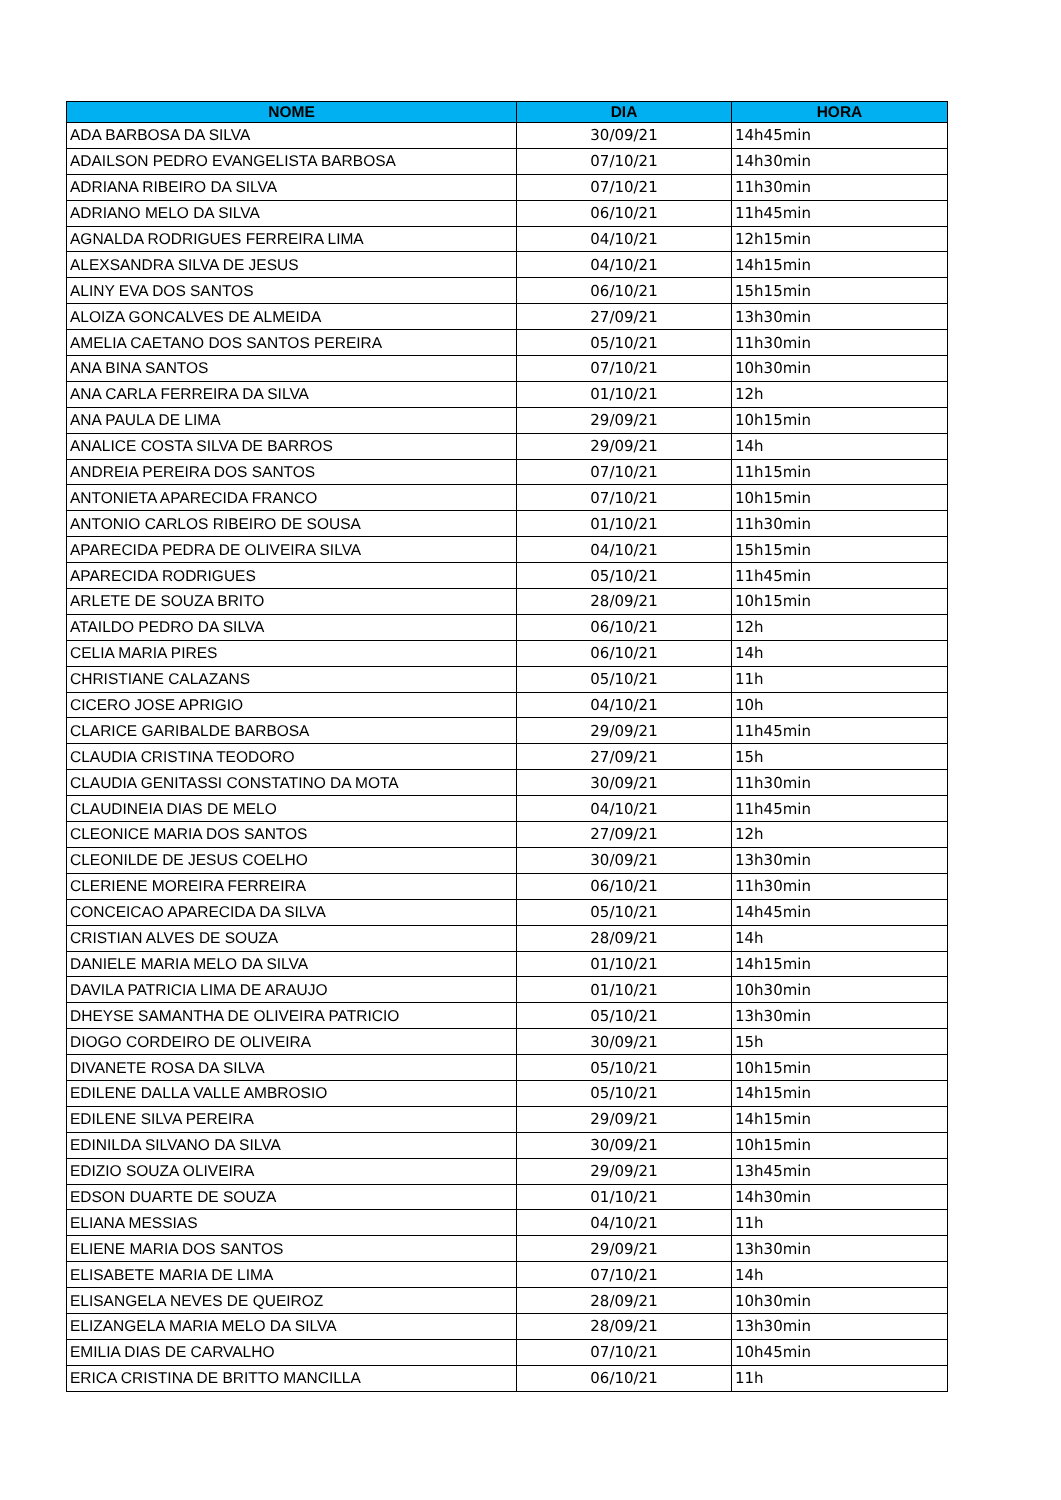| NOME | DIA | HORA |
| --- | --- | --- |
| ADA BARBOSA DA SILVA | 30/09/21 | 14h45min |
| ADAILSON PEDRO EVANGELISTA BARBOSA | 07/10/21 | 14h30min |
| ADRIANA RIBEIRO DA SILVA | 07/10/21 | 11h30min |
| ADRIANO MELO DA SILVA | 06/10/21 | 11h45min |
| AGNALDA RODRIGUES FERREIRA LIMA | 04/10/21 | 12h15min |
| ALEXSANDRA SILVA DE JESUS | 04/10/21 | 14h15min |
| ALINY EVA DOS SANTOS | 06/10/21 | 15h15min |
| ALOIZA GONCALVES DE ALMEIDA | 27/09/21 | 13h30min |
| AMELIA CAETANO DOS SANTOS PEREIRA | 05/10/21 | 11h30min |
| ANA BINA SANTOS | 07/10/21 | 10h30min |
| ANA CARLA FERREIRA DA SILVA | 01/10/21 | 12h |
| ANA PAULA DE LIMA | 29/09/21 | 10h15min |
| ANALICE COSTA SILVA DE BARROS | 29/09/21 | 14h |
| ANDREIA PEREIRA DOS SANTOS | 07/10/21 | 11h15min |
| ANTONIETA APARECIDA FRANCO | 07/10/21 | 10h15min |
| ANTONIO CARLOS RIBEIRO DE SOUSA | 01/10/21 | 11h30min |
| APARECIDA PEDRA DE OLIVEIRA SILVA | 04/10/21 | 15h15min |
| APARECIDA RODRIGUES | 05/10/21 | 11h45min |
| ARLETE DE SOUZA BRITO | 28/09/21 | 10h15min |
| ATAILDO PEDRO DA SILVA | 06/10/21 | 12h |
| CELIA MARIA PIRES | 06/10/21 | 14h |
| CHRISTIANE CALAZANS | 05/10/21 | 11h |
| CICERO JOSE APRIGIO | 04/10/21 | 10h |
| CLARICE GARIBALDE BARBOSA | 29/09/21 | 11h45min |
| CLAUDIA CRISTINA TEODORO | 27/09/21 | 15h |
| CLAUDIA GENITASSI CONSTATINO DA MOTA | 30/09/21 | 11h30min |
| CLAUDINEIA DIAS DE MELO | 04/10/21 | 11h45min |
| CLEONICE MARIA DOS SANTOS | 27/09/21 | 12h |
| CLEONILDE DE JESUS COELHO | 30/09/21 | 13h30min |
| CLERIENE MOREIRA FERREIRA | 06/10/21 | 11h30min |
| CONCEICAO APARECIDA DA SILVA | 05/10/21 | 14h45min |
| CRISTIAN ALVES DE SOUZA | 28/09/21 | 14h |
| DANIELE MARIA MELO DA SILVA | 01/10/21 | 14h15min |
| DAVILA PATRICIA LIMA DE ARAUJO | 01/10/21 | 10h30min |
| DHEYSE SAMANTHA DE OLIVEIRA PATRICIO | 05/10/21 | 13h30min |
| DIOGO CORDEIRO DE OLIVEIRA | 30/09/21 | 15h |
| DIVANETE ROSA DA SILVA | 05/10/21 | 10h15min |
| EDILENE DALLA VALLE AMBROSIO | 05/10/21 | 14h15min |
| EDILENE SILVA PEREIRA | 29/09/21 | 14h15min |
| EDINILDA SILVANO DA SILVA | 30/09/21 | 10h15min |
| EDIZIO SOUZA OLIVEIRA | 29/09/21 | 13h45min |
| EDSON DUARTE DE SOUZA | 01/10/21 | 14h30min |
| ELIANA MESSIAS | 04/10/21 | 11h |
| ELIENE MARIA DOS SANTOS | 29/09/21 | 13h30min |
| ELISABETE MARIA DE LIMA | 07/10/21 | 14h |
| ELISANGELA NEVES DE QUEIROZ | 28/09/21 | 10h30min |
| ELIZANGELA MARIA MELO DA SILVA | 28/09/21 | 13h30min |
| EMILIA DIAS DE CARVALHO | 07/10/21 | 10h45min |
| ERICA CRISTINA DE BRITTO MANCILLA | 06/10/21 | 11h |